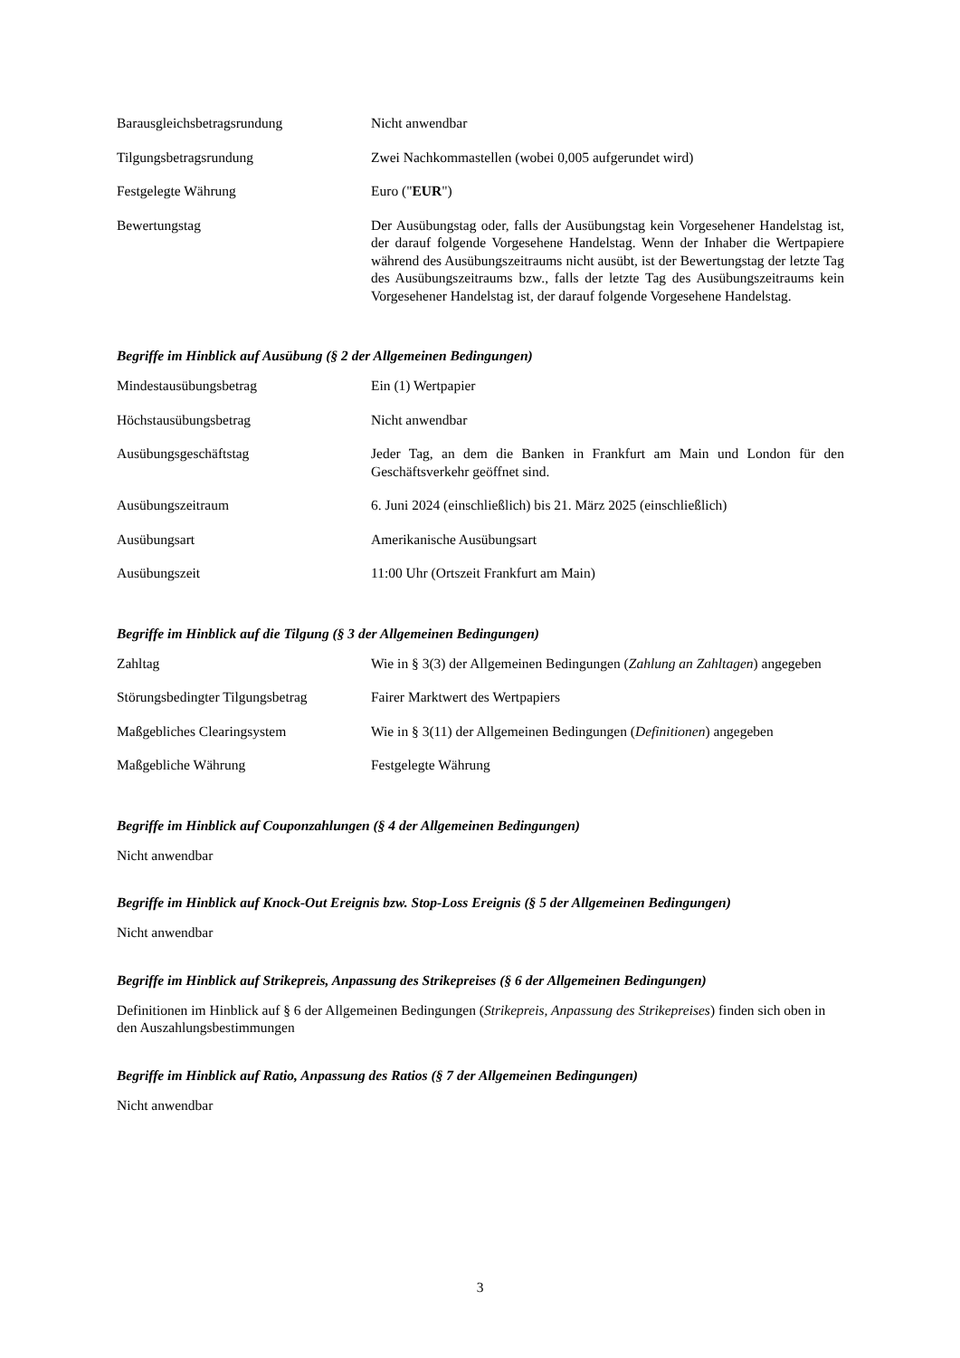| Barausgleichsbetragsrundung | Nicht anwendbar |
| Tilgungsbetragsrundung | Zwei Nachkommastellen (wobei 0,005 aufgerundet wird) |
| Festgelegte Währung | Euro (" EUR ") |
| Bewertungstag | Der Ausübungstag oder, falls der Ausübungstag kein Vorgesehener Handelstag ist, der darauf folgende Vorgesehene Handelstag. Wenn der Inhaber die Wertpapiere während des Ausübungszeitraums nicht ausübt, ist der Bewertungstag der letzte Tag des Ausübungszeitraums bzw., falls der letzte Tag des Ausübungszeitraums kein Vorgesehener Handelstag ist, der darauf folgende Vorgesehene Handelstag. |
Begriffe im Hinblick auf Ausübung (§ 2 der Allgemeinen Bedingungen)
| Mindestausübungsbetrag | Ein (1) Wertpapier |
| Höchstausübungsbetrag | Nicht anwendbar |
| Ausübungsgeschäftstag | Jeder Tag, an dem die Banken in Frankfurt am Main und London für den Geschäftsverkehr geöffnet sind. |
| Ausübungszeitraum | 6. Juni 2024 (einschließlich) bis 21. März 2025 (einschließlich) |
| Ausübungsart | Amerikanische Ausübungsart |
| Ausübungszeit | 11:00 Uhr (Ortszeit Frankfurt am Main) |
Begriffe im Hinblick auf die Tilgung (§ 3 der Allgemeinen Bedingungen)
| Zahltag | Wie in § 3(3) der Allgemeinen Bedingungen ( Zahlung an Zahltagen ) angegeben |
| Störungsbedingter Tilgungsbetrag | Fairer Marktwert des Wertpapiers |
| Maßgebliches Clearingsystem | Wie in § 3(11) der Allgemeinen Bedingungen ( Definitionen ) angegeben |
| Maßgebliche Währung | Festgelegte Währung |
Begriffe im Hinblick auf Couponzahlungen (§ 4 der Allgemeinen Bedingungen)
Nicht anwendbar
Begriffe im Hinblick auf Knock-Out Ereignis bzw. Stop-Loss Ereignis (§ 5 der Allgemeinen Bedingungen)
Nicht anwendbar
Begriffe im Hinblick auf Strikepreis, Anpassung des Strikepreises (§ 6 der Allgemeinen Bedingungen)
Definitionen im Hinblick auf § 6 der Allgemeinen Bedingungen (Strikepreis, Anpassung des Strikepreises) finden sich oben in den Auszahlungsbestimmungen
Begriffe im Hinblick auf Ratio, Anpassung des Ratios (§ 7 der Allgemeinen Bedingungen)
Nicht anwendbar
3